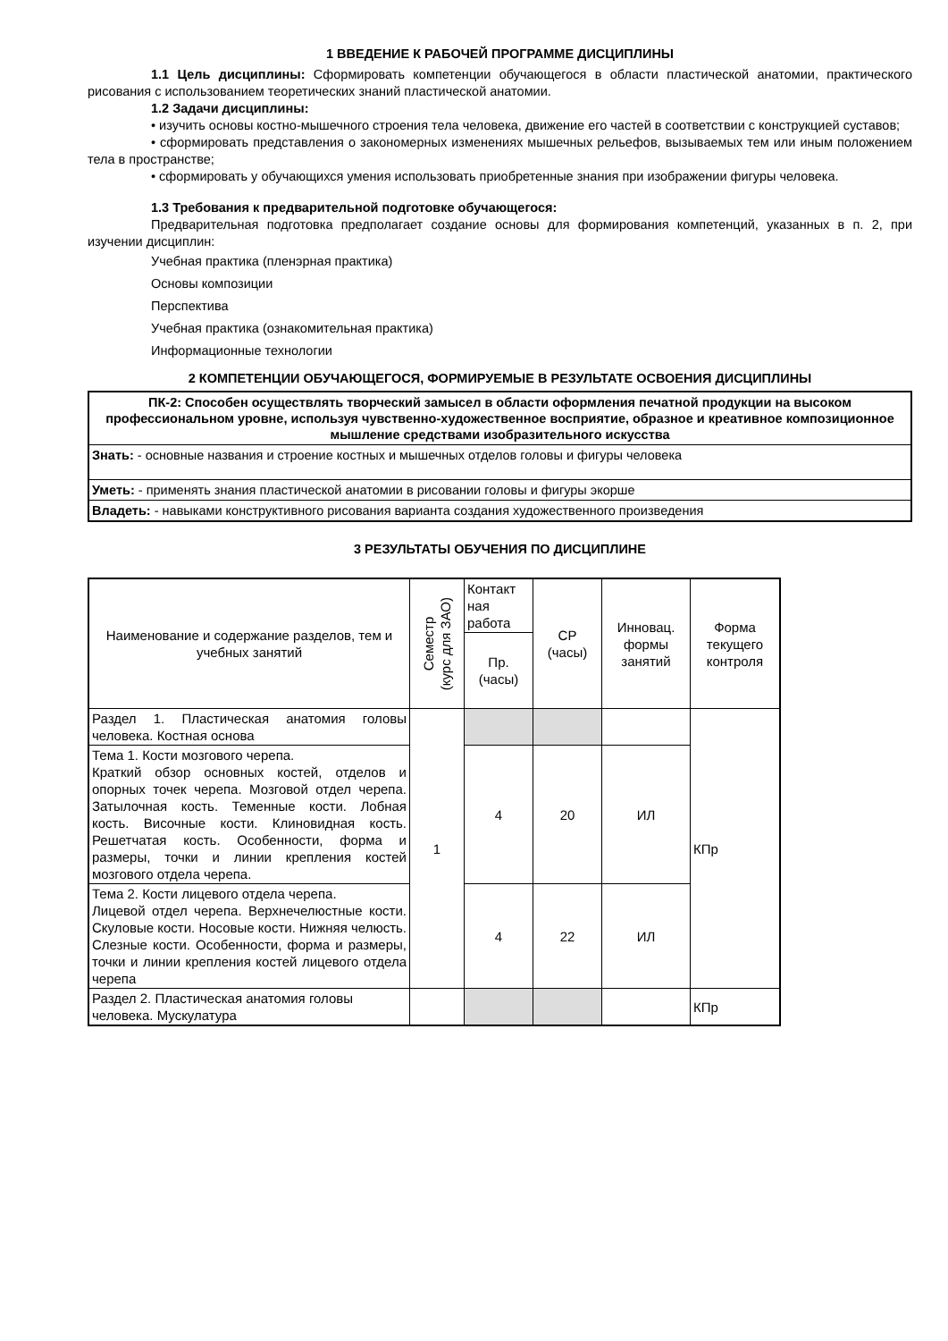1 ВВЕДЕНИЕ К РАБОЧЕЙ ПРОГРАММЕ ДИСЦИПЛИНЫ
1.1 Цель дисциплины: Сформировать компетенции обучающегося в области пластической анатомии, практического рисования с использованием теоретических знаний пластической анатомии.
1.2 Задачи дисциплины:
• изучить основы костно-мышечного строения тела человека, движение его частей в соответствии с конструкцией суставов;
• сформировать представления о закономерных изменениях мышечных рельефов, вызываемых тем или иным положением тела в пространстве;
• сформировать у обучающихся умения использовать приобретенные знания при изображении фигуры человека.
1.3 Требования к предварительной подготовке обучающегося:
Предварительная подготовка предполагает создание основы для формирования компетенций, указанных в п. 2, при изучении дисциплин:
Учебная практика (пленэрная практика)
Основы композиции
Перспектива
Учебная практика (ознакомительная практика)
Информационные технологии
2 КОМПЕТЕНЦИИ ОБУЧАЮЩЕГОСЯ, ФОРМИРУЕМЫЕ В РЕЗУЛЬТАТЕ ОСВОЕНИЯ ДИСЦИПЛИНЫ
| ПК-2: Способен осуществлять творческий замысел в области оформления печатной продукции на высоком профессиональном уровне, используя чувственно-художественное восприятие, образное и креативное композиционное мышление средствами изобразительного искусства |
| Знать: - основные названия и строение костных и мышечных отделов головы и фигуры человека |
| Уметь: - применять знания пластической анатомии в рисовании головы и фигуры экорше |
| Владеть: - навыками конструктивного рисования варианта создания художественного произведения |
3 РЕЗУЛЬТАТЫ ОБУЧЕНИЯ ПО ДИСЦИПЛИНЕ
| Наименование и содержание разделов, тем и учебных занятий | Семестр (курс для ЗАО) | Контакт ная работа | СР (часы) | Инновац. формы занятий | Форма текущего контроля |
| --- | --- | --- | --- | --- | --- |
| | | Пр. (часы) | | | |
| Раздел 1. Пластическая анатомия головы человека. Костная основа | 1 | | | | КПр |
| Тема 1. Кости мозгового черепа. Краткий обзор основных костей, отделов и опорных точек черепа. Мозговой отдел черепа. Затылочная кость. Теменные кости. Лобная кость. Височные кости. Клиновидная кость. Решетчатая кость. Особенности, форма и размеры, точки и линии крепления костей мозгового отдела черепа. | | 4 | 20 | ИЛ | |
| Тема 2. Кости лицевого отдела черепа. Лицевой отдел черепа. Верхнечелюстные кости. Скуловые кости. Носовые кости. Нижняя челюсть. Слезные кости. Особенности, форма и размеры, точки и линии крепления костей лицевого отдела черепа | | 4 | 22 | ИЛ | |
| Раздел 2. Пластическая анатомия головы человека. Мускулатура | | | | | КПр |